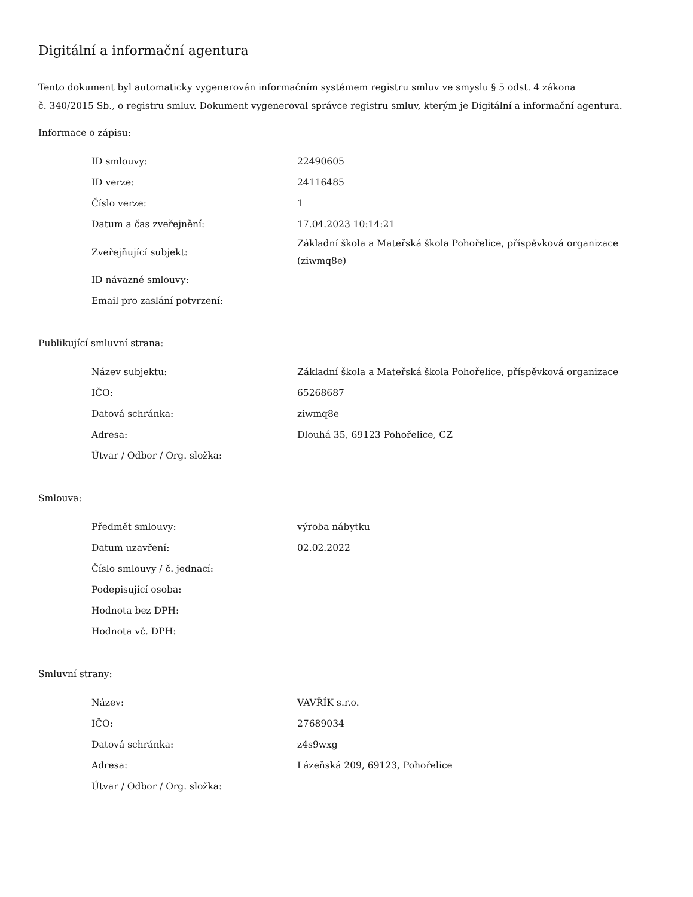Digitální a informační agentura
Tento dokument byl automaticky vygenerován informačním systémem registru smluv ve smyslu § 5 odst. 4 zákona
č. 340/2015 Sb., o registru smluv. Dokument vygeneroval správce registru smluv, kterým je Digitální a informační agentura.
Informace o zápisu:
| ID smlouvy: | 22490605 |
| ID verze: | 24116485 |
| Číslo verze: | 1 |
| Datum a čas zveřejnění: | 17.04.2023 10:14:21 |
| Zveřejňující subjekt: | Základní škola a Mateřská škola Pohořelice, příspěvková organizace (ziwmq8e) |
| ID návazné smlouvy: | |
| Email pro zaslání potvrzení: | |
Publikující smluvní strana:
| Název subjektu: | Základní škola a Mateřská škola Pohořelice, příspěvková organizace |
| IČO: | 65268687 |
| Datová schránka: | ziwmq8e |
| Adresa: | Dlouhá 35, 69123 Pohořelice, CZ |
| Útvar / Odbor / Org. složka: | |
Smlouva:
| Předmět smlouvy: | výroba nábytku |
| Datum uzavření: | 02.02.2022 |
| Číslo smlouvy / č. jednací: | |
| Podepisující osoba: | |
| Hodnota bez DPH: | |
| Hodnota vč. DPH: | |
Smluvní strany:
| Název: | VAVŘÍK s.r.o. |
| IČO: | 27689034 |
| Datová schránka: | z4s9wxg |
| Adresa: | Lázeňská 209, 69123, Pohořelice |
| Útvar / Odbor / Org. složka: | |